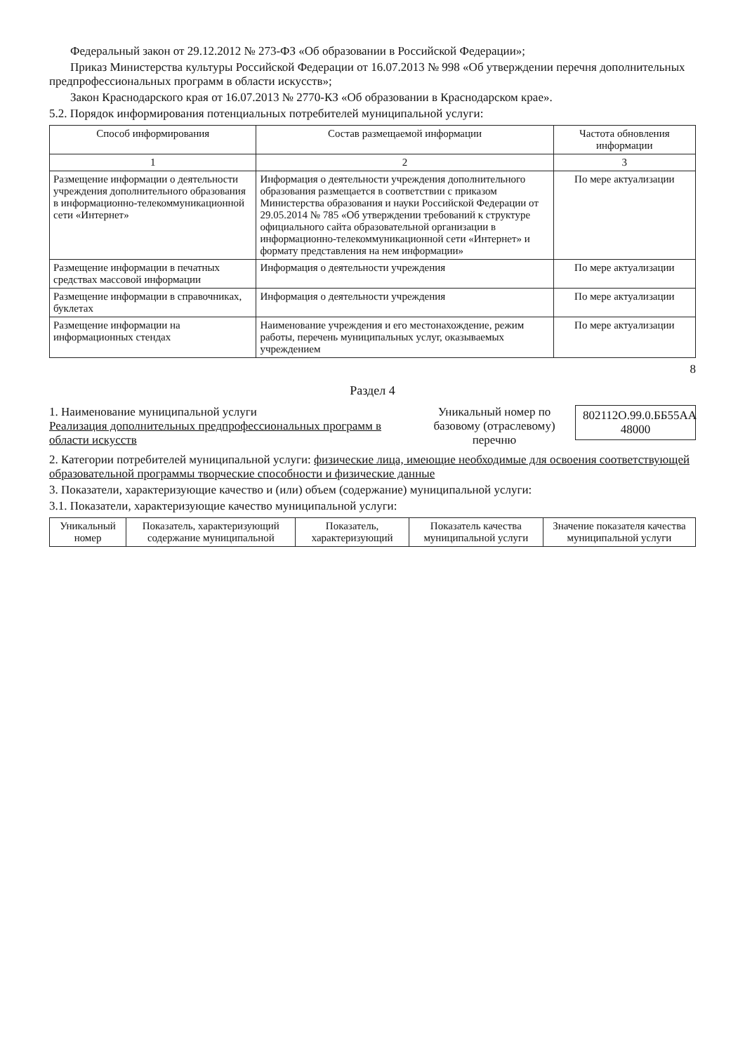Федеральный закон от 29.12.2012 № 273-ФЗ «Об образовании в Российской Федерации»;
Приказ Министерства культуры Российской Федерации от 16.07.2013 № 998 «Об утверждении перечня дополнительных предпрофессиональных программ в области искусств»;
Закон Краснодарского края от 16.07.2013 № 2770-КЗ «Об образовании в Краснодарском крае».
5.2. Порядок информирования потенциальных потребителей муниципальной услуги:
| Способ информирования | Состав размещаемой информации | Частота обновления информации |
| --- | --- | --- |
| 1 | 2 | 3 |
| Размещение информации о деятельности учреждения дополнительного образования в информационно-телекоммуникационной сети «Интернет» | Информация о деятельности учреждения дополнительного образования размещается в соответствии с приказом Министерства образования и науки Российской Федерации от 29.05.2014 № 785 «Об утверждении требований к структуре официального сайта образовательной организации в информационно-телекоммуникационной сети «Интернет» и формату представления на нем информации» | По мере актуализации |
| Размещение информации в печатных средствах массовой информации | Информация о деятельности учреждения | По мере актуализации |
| Размещение информации в справочниках, буклетах | Информация о деятельности учреждения | По мере актуализации |
| Размещение информации на информационных стендах | Наименование учреждения и его местонахождение, режим работы, перечень муниципальных услуг, оказываемых учреждением | По мере актуализации |
8
Раздел 4
1. Наименование муниципальной услуги
Реализация дополнительных предпрофессиональных программ в области искусств
Уникальный номер по базовому (отраслевому) перечню
802112О.99.0.ББ55АА 48000
2. Категории потребителей муниципальной услуги: физические лица, имеющие необходимые для освоения соответствующей образовательной программы творческие способности и физические данные
3. Показатели, характеризующие качество и (или) объем (содержание) муниципальной услуги:
3.1. Показатели, характеризующие качество муниципальной услуги:
| Уникальный номер | Показатель, характеризующий содержание муниципальной | Показатель, характеризующий | Показатель качества муниципальной услуги | Значение показателя качества муниципальной услуги |
| --- | --- | --- | --- | --- |